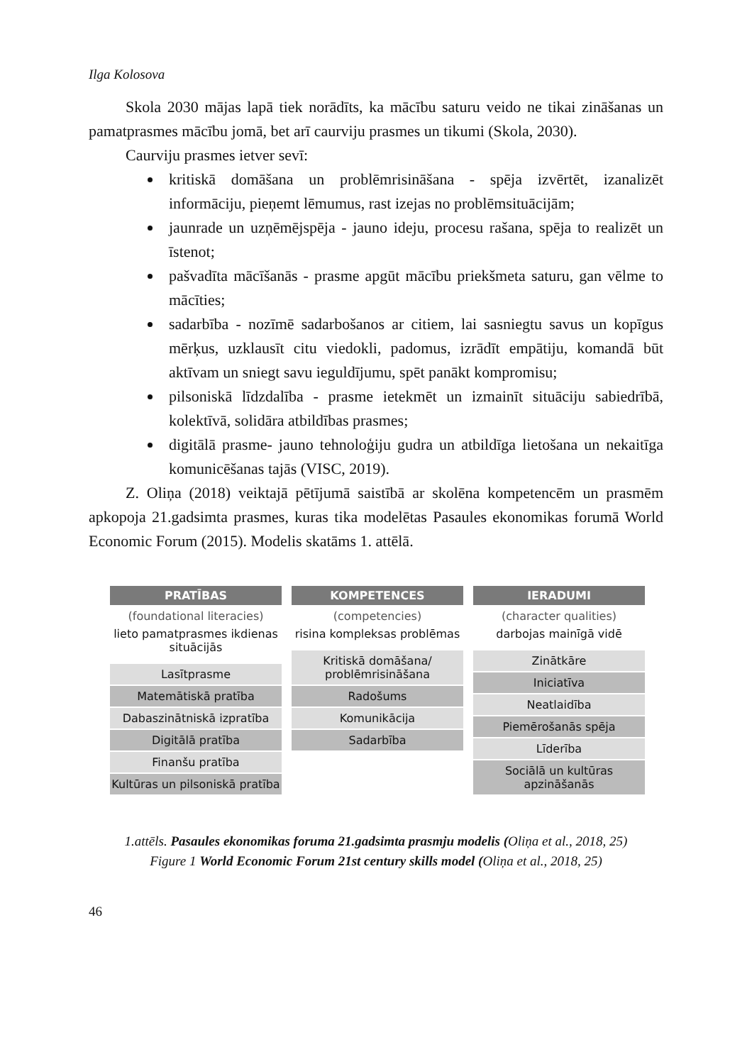Ilga Kolosova
Skola 2030 mājas lapā tiek norādīts, ka mācību saturu veido ne tikai zināšanas un pamatprasmes mācību jomā, bet arī caurviju prasmes un tikumi (Skola, 2030).
Caurviju prasmes ietver sevī:
kritiskā domāšana un problēmrisināšana - spēja izvērtēt, izanalizēt informāciju, pieņemt lēmumus, rast izejas no problēmsituācijām;
jaunrade un uzņēmējspēja - jauno ideju, procesu rašana, spēja to realizēt un īstenot;
pašvadīta mācīšanās - prasme apgūt mācību priekšmeta saturu, gan vēlme to mācīties;
sadarbība - nozīmē sadarbošanos ar citiem, lai sasniegtu savus un kopīgus mērķus, uzklausīt citu viedokli, padomus, izrādīt empātiju, komandā būt aktīvam un sniegt savu ieguldījumu, spēt panākt kompromisu;
pilsoniskā līdzdalība - prasme ietekmēt un izmainīt situāciju sabiedrībā, kolektīvā, solidāra atbildības prasmes;
digitālā prasme- jauno tehnoloģiju gudra un atbildīga lietošana un nekaitīga komunicēšanas tajās (VISC, 2019).
Z. Oliņa (2018) veiktajā pētījumā saistībā ar skolēna kompetencēm un prasmēm apkopoja 21.gadsimta prasmes, kuras tika modelētas Pasaules ekonomikas forumā World Economic Forum (2015). Modelis skatāms 1. attēlā.
PRATĪBAS
(foundational literacies)
lieto pamatprasmes ikdienas situācijās
Lasītprasme
Matemātiskā pratība
Dabaszinātniskā izpratība
Digitālā pratība
Finanšu pratība
Kultūras un pilsoniskā pratība
KOMPETENCES
(competencies)
risina kompleksas problēmas
Kritiskā domāšana/ problēmrisināšana
Radošums
Komunikācija
Sadarbība
IERADUMI
(character qualities)
darbojas mainīgā vidē
Zinātkāre
Iniciatīva
Neatlaidība
Piemērošanās spēja
Līderība
Sociālā un kultūras apzināšanās
1.attēls. Pasaules ekonomikas foruma 21.gadsimta prasmju modelis (Oliņa et al., 2018, 25)
Figure 1 World Economic Forum 21st century skills model (Oliņa et al., 2018, 25)
46